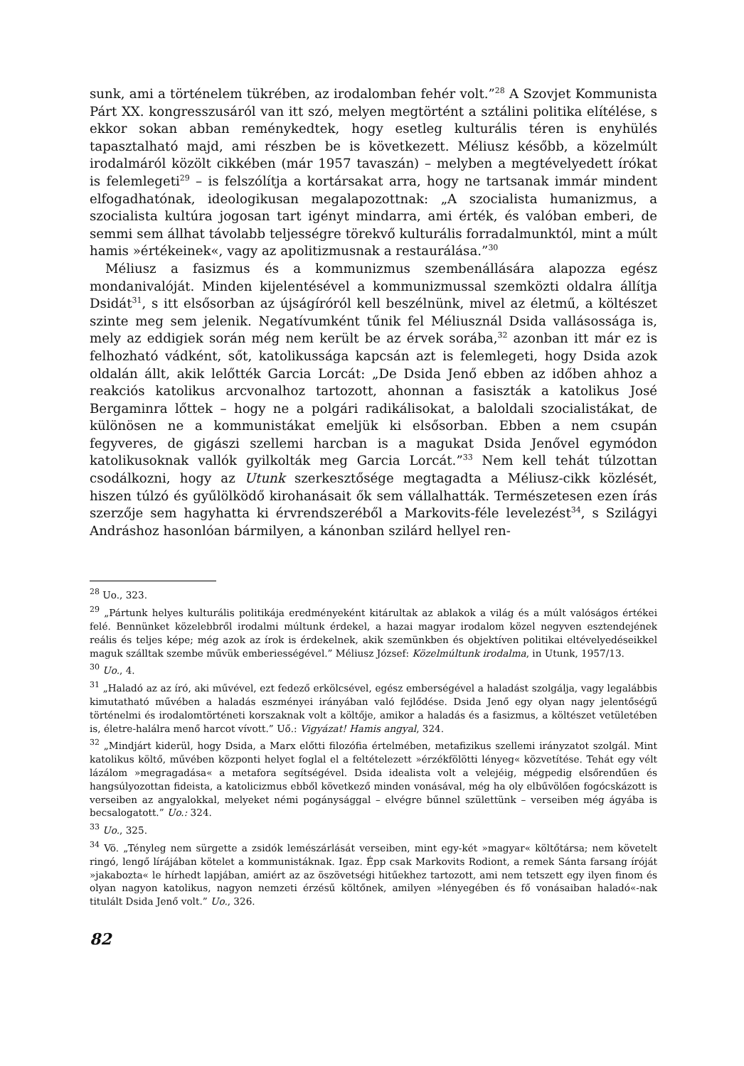sunk, ami a történelem tükrében, az irodalomban fehér volt.”<sup>28</sup> A Szovjet Kommunista Párt XX. kongresszusáról van itt szó, melyen megtörtént a sztálini politika elítélése, s ekkor sokan abban reménykedtek, hogy esetleg kulturális téren is enyhülés tapasztalható majd, ami részben be is következett. Méliusz később, a közelmúlt irodalmáról közölt cikkében (már 1957 tavaszán) – melyben a megtévelyedett írókat is felemlegeti<sup>29</sup> – is felszólítja a kortársakat arra, hogy ne tartsanak immár mindent elfogadhatónak, ideologikusan megalapozottnak: „A szocialista humanizmus, a szocialista kultúra jogosan tart igényt mindarra, ami érték, és valóban emberi, de semmi sem állhat távolabb teljességre törekvő kulturális forradalmunktól, mint a múlt hamis »értékeinek«, vagy az apolitizmusnak a restaurálása.”<sup>30</sup>
Méliusz a fasizmus és a kommunizmus szembenállására alapozza egész mondanivalóját. Minden kijelentésével a kommunizmussal szemközti oldalra állítja Dsidát<sup>31</sup>, s itt elsősorban az újságíróról kell beszélnünk, mivel az életmű, a költészet szinte meg sem jelenik. Negatívumként tűnik fel Méliusznál Dsida vallásossága is, mely az eddigiek során még nem került be az érvek sorába,<sup>32</sup> azonban itt már ez is felhozható vádként, sőt, katolikussága kapcsán azt is felemlegeti, hogy Dsida azok oldalán állt, akik lelőtték Garcia Lorcát: „De Dsida Jenő ebben az időben ahhoz a reakciós katolikus arcvonalhoz tartozott, ahonnan a fasiszták a katolikus José Bergaminra lőttek – hogy ne a polgári radikálisokat, a baloldali szocialistákat, de különösen ne a kommunistákat emeljük ki elsősorban. Ebben a nem csupán fegyveres, de gigászi szellemi harcban is a magukat Dsida Jenővel egymódon katolikusoknak vallók gyilkolták meg Garcia Lorcát.”<sup>33</sup> Nem kell tehát túlzottan csodálkozni, hogy az Utunk szerkesztősége megtagadta a Méliusz-cikk közlését, hiszen túlzó és gyűlölködő kirohanásait ők sem vállalhatták. Természetesen ezen írás szerzője sem hagyhatta ki érvrendszeréből a Markovits-féle levelezést<sup>34</sup>, s Szilágyi Andráshoz hasonlóan bármilyen, a kánonban szilárd hellyel ren-
<sup>28</sup> Uo., 323.
<sup>29</sup> „Pártunk helyes kulturális politikája eredményeként kitárultak az ablakok a világ és a múlt valóságos értékei felé. Bennünket közelebbről irodalmi múltunk érdekel, a hazai magyar irodalom közel negyven esztendejének reális és teljes képe; még azok az írok is érdekelnek, akik szemünkben és objektíven politikai eltévelyedéseikkel maguk szálltak szembe művük emberiességével.” Méliusz József: Közelmúltunk irodalma, in Utunk, 1957/13.
<sup>30</sup> Uo., 4.
<sup>31</sup> „Haladó az az író, aki művével, ezt fedező erkölcsével, egész emberségével a haladást szolgálja, vagy legalábbis kimutatható művében a haladás eszményei irányában való fejlődése. Dsida Jenő egy olyan nagy jelentőségű történelmi és irodalomtörténeti korszaknak volt a költője, amikor a haladás és a fasizmus, a költészet vetületében is, életre-halálra menő harcot vívott.” Uő.: Vigyázat! Hamis angyal, 324.
<sup>32</sup> „Mindjárt kiderül, hogy Dsida, a Marx előtti filozófia értelmében, metafizikus szellemi irányzatot szolgál. Mint katolikus költő, művében központi helyet foglal el a feltételezett »érzékfölötti lényeg« közvetítése. Tehát egy vélt lázálom »megragadása« a metafora segítségével. Dsida idealista volt a velejéig, mégpedig elsőrendűen és hangsúlyozottan fideista, a katolicizmus ebből következő minden vonásával, még ha oly elbűvölően fogócskázott is verseiben az angyalokkal, melyeket némi pogánysággal – elvégre bűnnel születtünk – verseiben még ágyába is becsalogatott.” Uo.: 324.
<sup>33</sup> Uo., 325.
<sup>34</sup> Vö. „Tényleg nem sürgette a zsidók lemészárlását verseiben, mint egy-két »magyar« költőtársa; nem követelt ringó, lengő lírájában kötelet a kommunistáknak. Igaz. Épp csak Markovits Rodiont, a remek Sánta farsang íróját »jakabozta« le hírhedt lapjában, amiért az az öszövetségi hitűekhez tartozott, ami nem tetszett egy ilyen finom és olyan nagyon katolikus, nagyon nemzeti érzésű költőnek, amilyen »lényegében és fő vonásaiban haladó«-nak titulált Dsida Jenő volt.” Uo., 326.
82